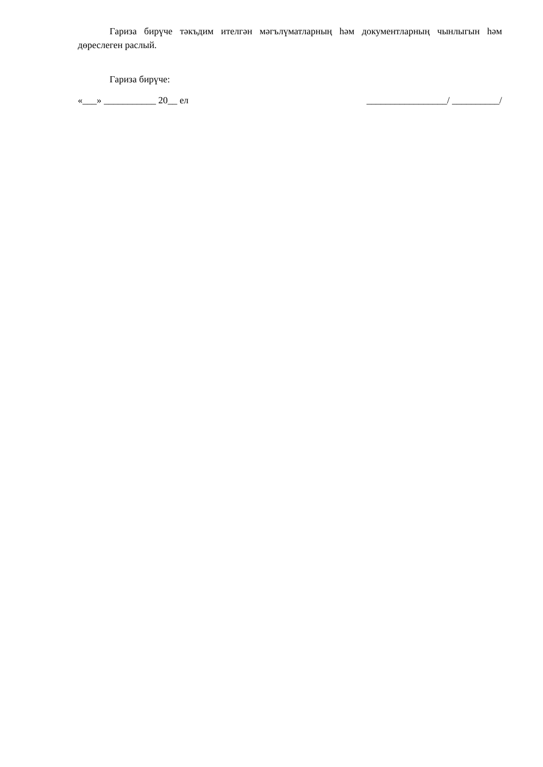Гариза бирүче тәкъдим ителгән мәгълүматларның һәм документларның чынлыгын һәм дөреслеген раслый.
Гариза бирүче:
«___» ___________ 20__ ел _________________/ __________/